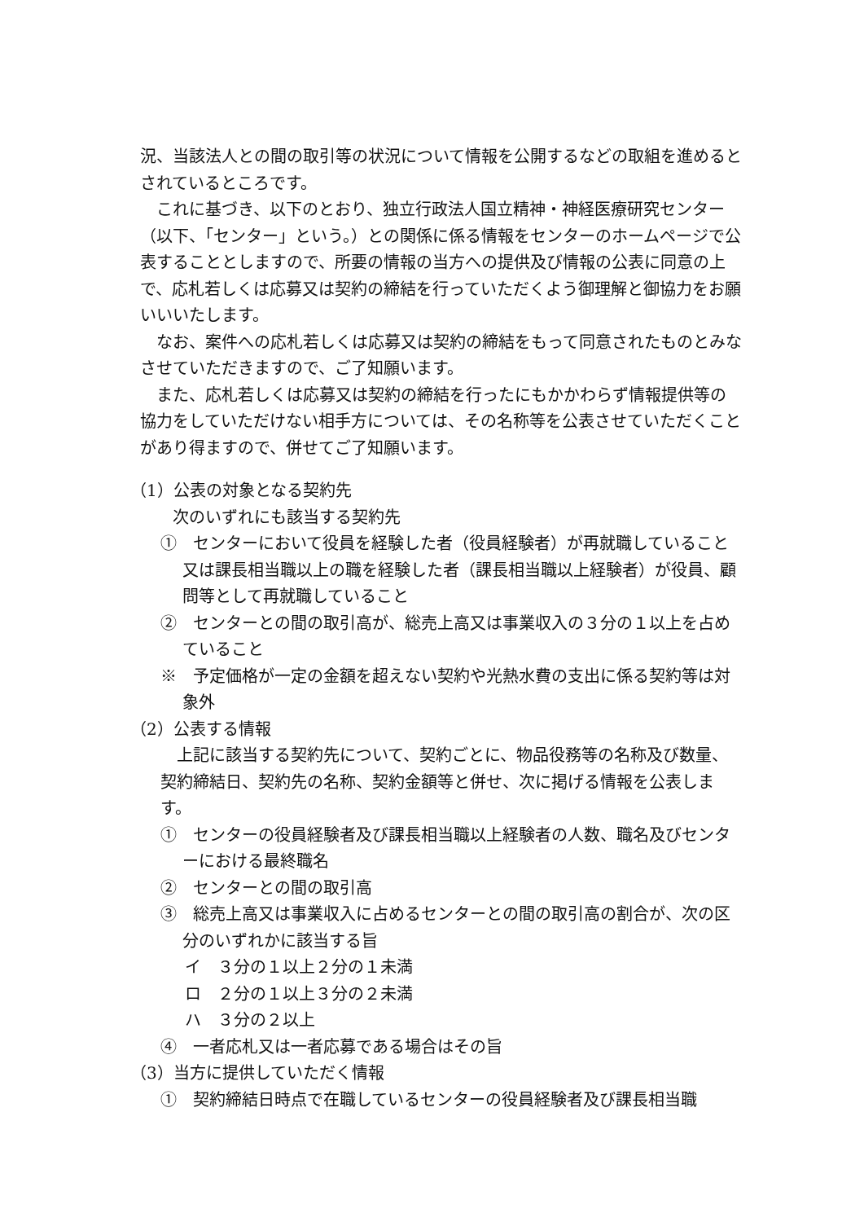況、当該法人との間の取引等の状況について情報を公開するなどの取組を進めるとされているところです。
これに基づき、以下のとおり、独立行政法人国立精神・神経医療研究センター（以下、「センター」という。）との関係に係る情報をセンターのホームページで公表することとしますので、所要の情報の当方への提供及び情報の公表に同意の上で、応札若しくは応募又は契約の締結を行っていただくよう御理解と御協力をお願いいいたします。
なお、案件への応札若しくは応募又は契約の締結をもって同意されたものとみなさせていただきますので、ご了知願います。
また、応札若しくは応募又は契約の締結を行ったにもかかわらず情報提供等の協力をしていただけない相手方については、その名称等を公表させていただくことがあり得ますので、併せてご了知願います。
（1）公表の対象となる契約先
次のいずれにも該当する契約先
①　センターにおいて役員を経験した者（役員経験者）が再就職していること又は課長相当職以上の職を経験した者（課長相当職以上経験者）が役員、顧問等として再就職していること
②　センターとの間の取引高が、総売上高又は事業収入の３分の１以上を占めていること
※　予定価格が一定の金額を超えない契約や光熱水費の支出に係る契約等は対象外
（2）公表する情報
上記に該当する契約先について、契約ごとに、物品役務等の名称及び数量、契約締結日、契約先の名称、契約金額等と併せ、次に掲げる情報を公表します。
①　センターの役員経験者及び課長相当職以上経験者の人数、職名及びセンターにおける最終職名
②　センターとの間の取引高
③　総売上高又は事業収入に占めるセンターとの間の取引高の割合が、次の区分のいずれかに該当する旨
イ　３分の１以上２分の１未満
ロ　２分の１以上３分の２未満
ハ　３分の２以上
④　一者応札又は一者応募である場合はその旨
（3）当方に提供していただく情報
①　契約締結日時点で在職しているセンターの役員経験者及び課長相当職